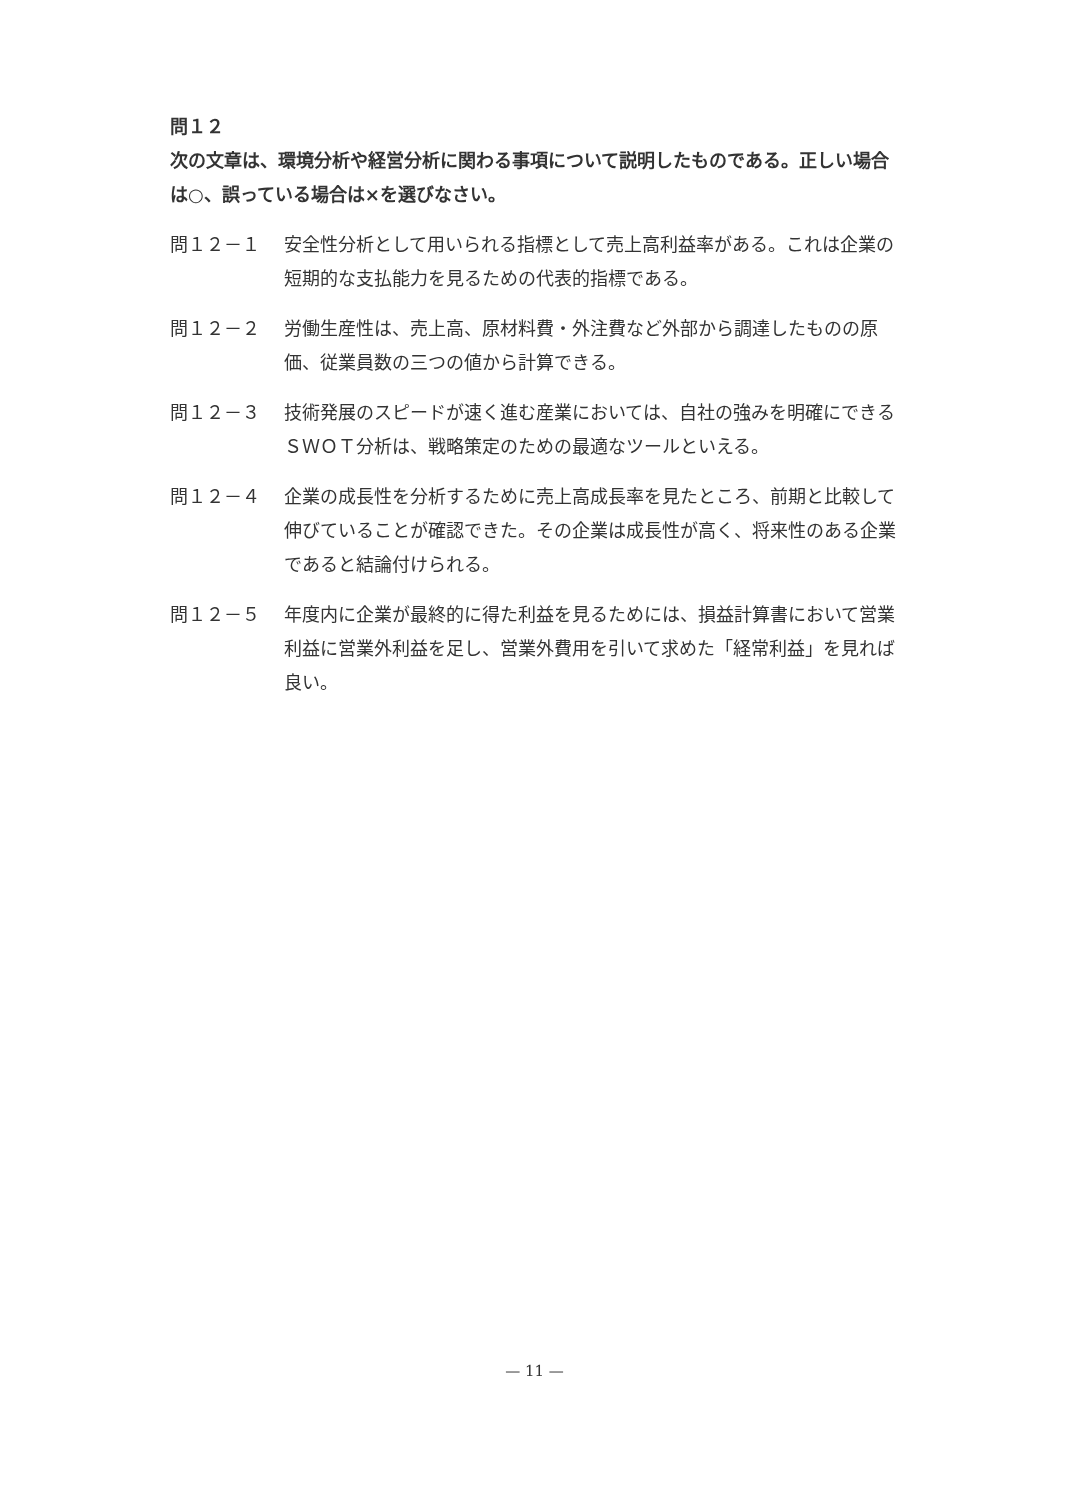問１２
次の文章は、環境分析や経営分析に関わる事項について説明したものである。正しい場合は○、誤っている場合は×を選びなさい。
問１２－１ 安全性分析として用いられる指標として売上高利益率がある。これは企業の短期的な支払能力を見るための代表的指標である。
問１２－２ 労働生産性は、売上高、原材料費・外注費など外部から調達したものの原価、従業員数の三つの値から計算できる。
問１２－３ 技術発展のスピードが速く進む産業においては、自社の強みを明確にできるＳＷＯＴ分析は、戦略策定のための最適なツールといえる。
問１２－４ 企業の成長性を分析するために売上高成長率を見たところ、前期と比較して伸びていることが確認できた。その企業は成長性が高く、将来性のある企業であると結論付けられる。
問１２－５ 年度内に企業が最終的に得た利益を見るためには、損益計算書において営業利益に営業外利益を足し、営業外費用を引いて求めた「経常利益」を見れば良い。
— 11 —